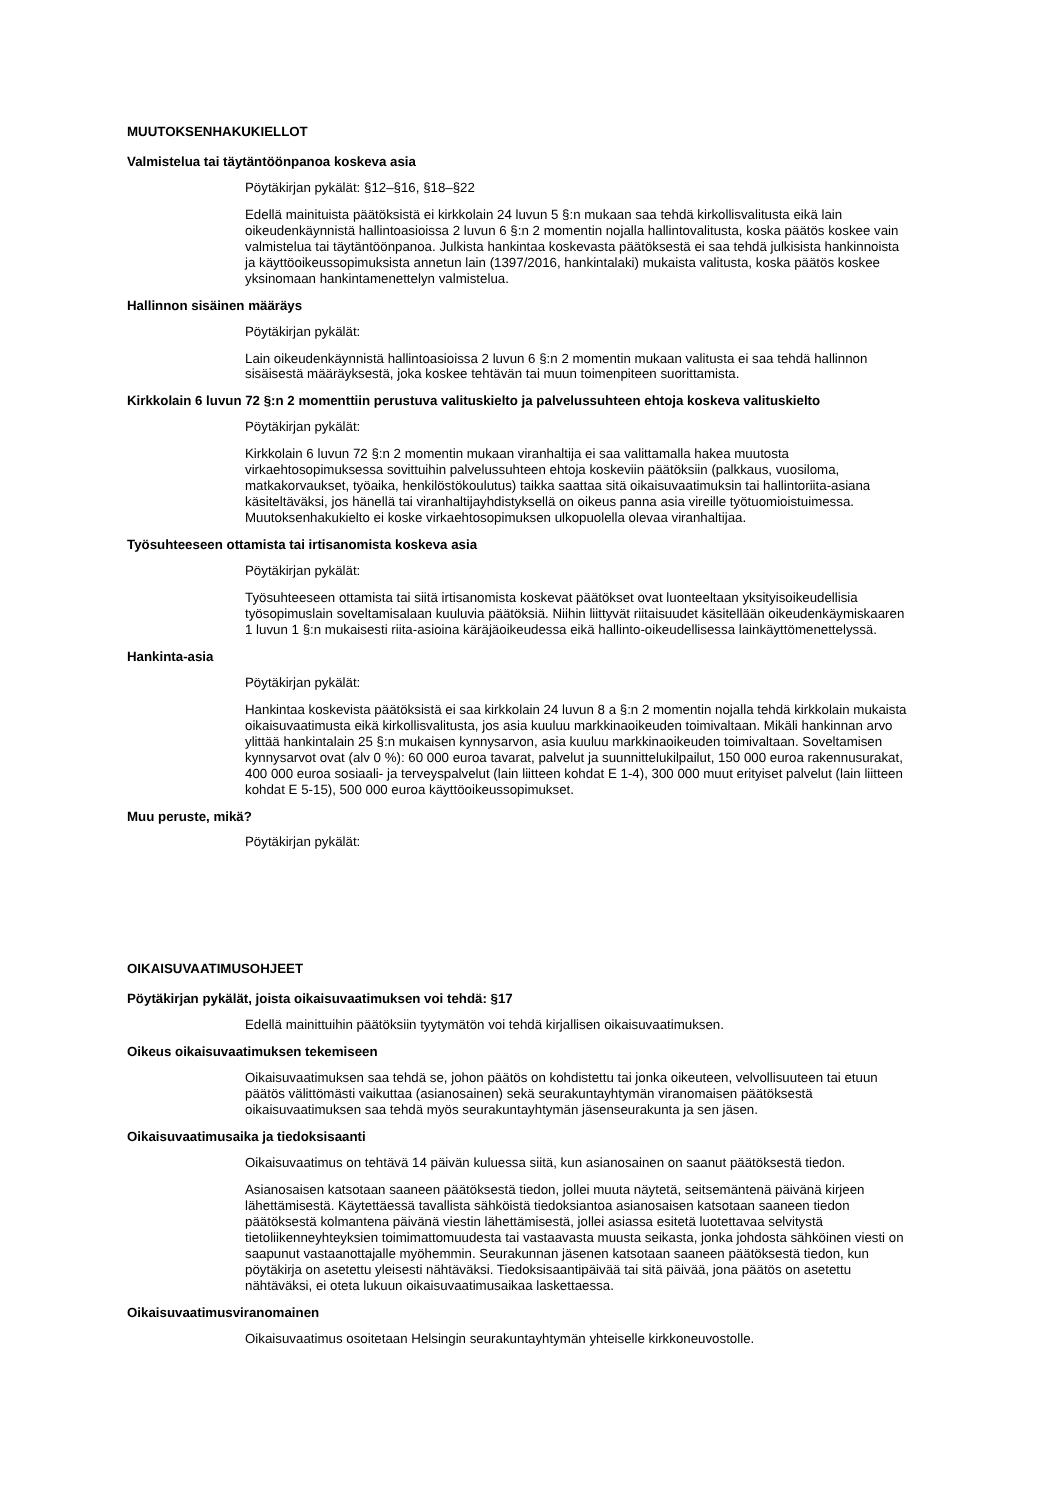MUUTOKSENHAKUKIELLOT
Valmistelua tai täytäntöönpanoa koskeva asia
Pöytäkirjan pykälät: §12–§16, §18–§22
Edellä mainituista päätöksistä ei kirkkolain 24 luvun 5 §:n mukaan saa tehdä kirkollisvalitusta eikä lain oikeudenkäynnistä hallintoasioissa 2 luvun 6 §:n 2 momentin nojalla hallintovalitusta, koska päätös koskee vain valmistelua tai täytäntöönpanoa. Julkista hankintaa koskevasta päätöksestä ei saa tehdä julkisista hankinnoista ja käyttöoikeussopimuksista annetun lain (1397/2016, hankintalaki) mukaista valitusta, koska päätös koskee yksinomaan hankintamenettelyn valmistelua.
Hallinnon sisäinen määräys
Pöytäkirjan pykälät:
Lain oikeudenkäynnistä hallintoasioissa 2 luvun 6 §:n 2 momentin mukaan valitusta ei saa tehdä hallinnon sisäisestä määräyksestä, joka koskee tehtävän tai muun toimenpiteen suorittamista.
Kirkkolain 6 luvun 72 §:n 2 momenttiin perustuva valituskielto ja palvelussuhteen ehtoja koskeva valituskielto
Pöytäkirjan pykälät:
Kirkkolain 6 luvun 72 §:n 2 momentin mukaan viranhaltija ei saa valittamalla hakea muutosta virkaehtosopimuksessa sovittuihin palvelussuhteen ehtoja koskeviin päätöksiin (palkkaus, vuosiloma, matkakorvaukset, työaika, henkilöstökoulutus) taikka saattaa sitä oikaisuvaatimuksin tai hallintoriita-asiana käsiteltäväksi, jos hänellä tai viranhaltijayhdistyksellä on oikeus panna asia vireille työtuomioistuimessa. Muutoksenhakukielto ei koske virkaehtosopimuksen ulkopuolella olevaa viranhaltijaa.
Työsuhteeseen ottamista tai irtisanomista koskeva asia
Pöytäkirjan pykälät:
Työsuhteeseen ottamista tai siitä irtisanomista koskevat päätökset ovat luonteeltaan yksityisoikeudellisia työsopimuslain soveltamisalaan kuuluvia päätöksiä. Niihin liittyvät riitaisuudet käsitellään oikeudenkäymiskaaren 1 luvun 1 §:n mukaisesti riita-asioina käräjäoikeudessa eikä hallinto-oikeudellisessa lainkäyttömenettelyssä.
Hankinta-asia
Pöytäkirjan pykälät:
Hankintaa koskevista päätöksistä ei saa kirkkolain 24 luvun 8 a §:n 2 momentin nojalla tehdä kirkkolain mukaista oikaisuvaatimusta eikä kirkollisvalitusta, jos asia kuuluu markkinaoikeuden toimivaltaan. Mikäli hankinnan arvo ylittää hankintalain 25 §:n mukaisen kynnysarvon, asia kuuluu markkinaoikeuden toimivaltaan. Soveltamisen kynnysarvot ovat (alv 0 %): 60 000 euroa tavarat, palvelut ja suunnittelukilpailut, 150 000 euroa rakennusurakat, 400 000 euroa sosiaali- ja terveyspalvelut (lain liitteen kohdat E 1-4), 300 000 muut erityiset palvelut (lain liitteen kohdat E 5-15), 500 000 euroa käyttöoikeussopimukset.
Muu peruste, mikä?
Pöytäkirjan pykälät:
OIKAISUVAATIMUSOHJEET
Pöytäkirjan pykälät, joista oikaisuvaatimuksen voi tehdä: §17
Edellä mainittuihin päätöksiin tyytymätön voi tehdä kirjallisen oikaisuvaatimuksen.
Oikeus oikaisuvaatimuksen tekemiseen
Oikaisuvaatimuksen saa tehdä se, johon päätös on kohdistettu tai jonka oikeuteen, velvollisuuteen tai etuun päätös välittömästi vaikuttaa (asianosainen) sekä seurakuntayhtymän viranomaisen päätöksestä oikaisuvaatimuksen saa tehdä myös seurakuntayhtymän jäsenseurakunta ja sen jäsen.
Oikaisuvaatimusaika ja tiedoksisaanti
Oikaisuvaatimus on tehtävä 14 päivän kuluessa siitä, kun asianosainen on saanut päätöksestä tiedon.
Asianosaisen katsotaan saaneen päätöksestä tiedon, jollei muuta näytetä, seitsemäntenä päivänä kirjeen lähettämisestä. Käytettäessä tavallista sähköistä tiedoksiantoa asianosaisen katsotaan saaneen tiedon päätöksestä kolmantena päivänä viestin lähettämisestä, jollei asiassa esitetä luotettavaa selvitystä tietoliikenneyhteyksien toimimattomuudesta tai vastaavasta muusta seikasta, jonka johdosta sähköinen viesti on saapunut vastaanottajalle myöhemmin. Seurakunnan jäsenen katsotaan saaneen päätöksestä tiedon, kun pöytäkirja on asetettu yleisesti nähtäväksi. Tiedoksisaantipäivää tai sitä päivää, jona päätös on asetettu nähtäväksi, ei oteta lukuun oikaisuvaatimusaikaa laskettaessa.
Oikaisuvaatimusviranomainen
Oikaisuvaatimus osoitetaan Helsingin seurakuntayhtymän yhteiselle kirkkoneuvostolle.